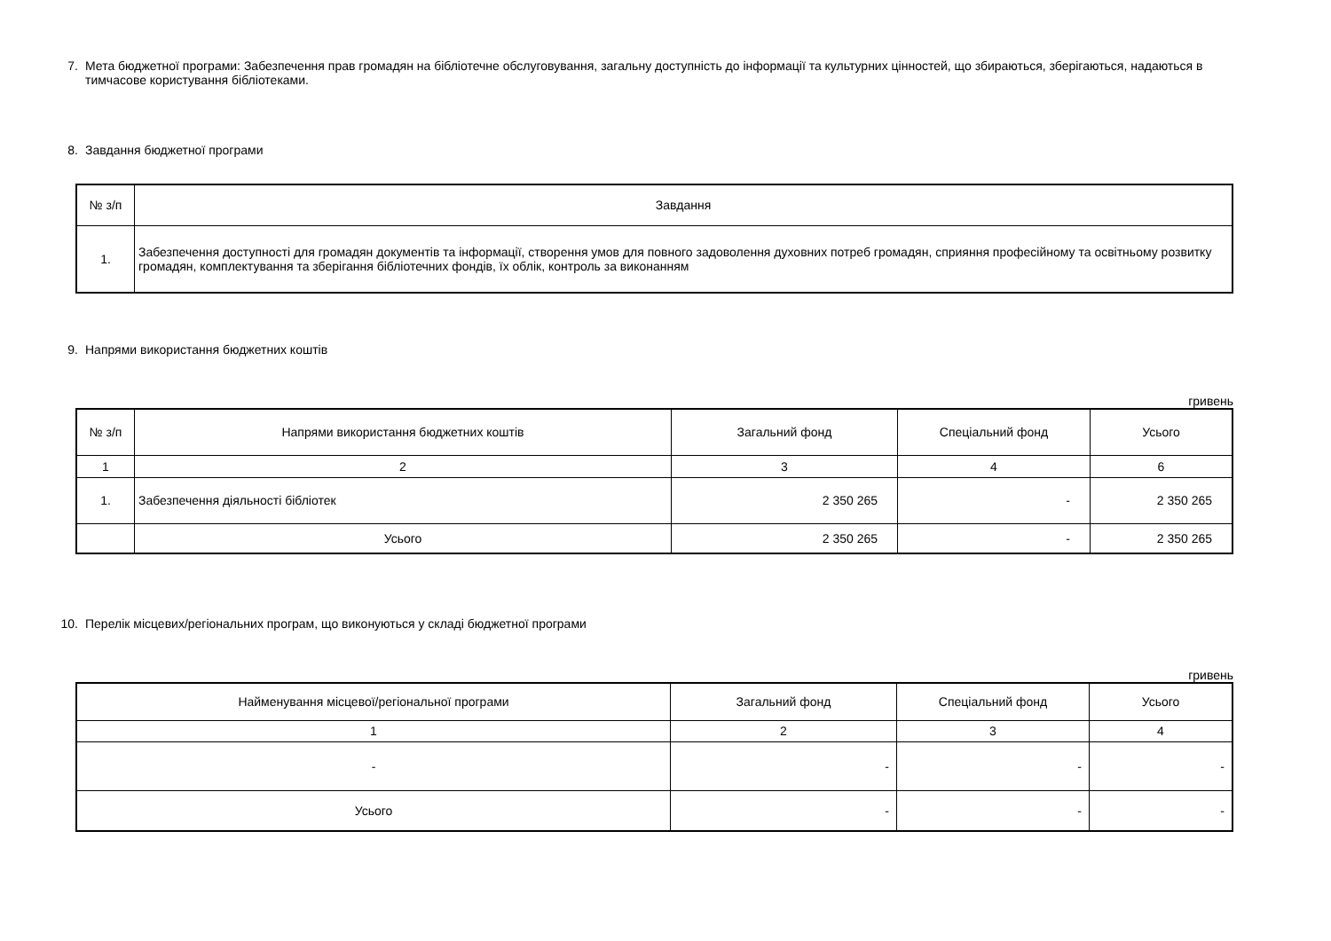7. Мета бюджетної програми: Забезпечення прав громадян на бібліотечне обслуговування, загальну доступність до інформації та культурних цінностей, що збираються, зберігаються, надаються в тимчасове користування бібліотеками.
8. Завдання бюджетної програми
| № з/п | Завдання |
| --- | --- |
| 1. | Забезпечення доступності для громадян документів та інформації, створення умов для повного задоволення духовних потреб громадян, сприяння професійному та освітньому розвитку громадян, комплектування та зберігання бібліотечних фондів, їх облік, контроль за виконанням |
9. Напрями використання бюджетних коштів
гривень
| № з/п | Напрями використання бюджетних коштів | Загальний фонд | Спеціальний фонд | Усього |
| --- | --- | --- | --- | --- |
| 1 | 2 | 3 | 4 | 6 |
| 1. | Забезпечення діяльності бібліотек | 2 350 265 | - | 2 350 265 |
| | Усього | 2 350 265 | - | 2 350 265 |
10. Перелік місцевих/регіональних програм, що виконуються у складі бюджетної програми
гривень
| Найменування місцевої/регіональної програми | Загальний фонд | Спеціальний фонд | Усього |
| --- | --- | --- | --- |
| 1 | 2 | 3 | 4 |
| - | - | - | - |
| Усього | - | - | - |